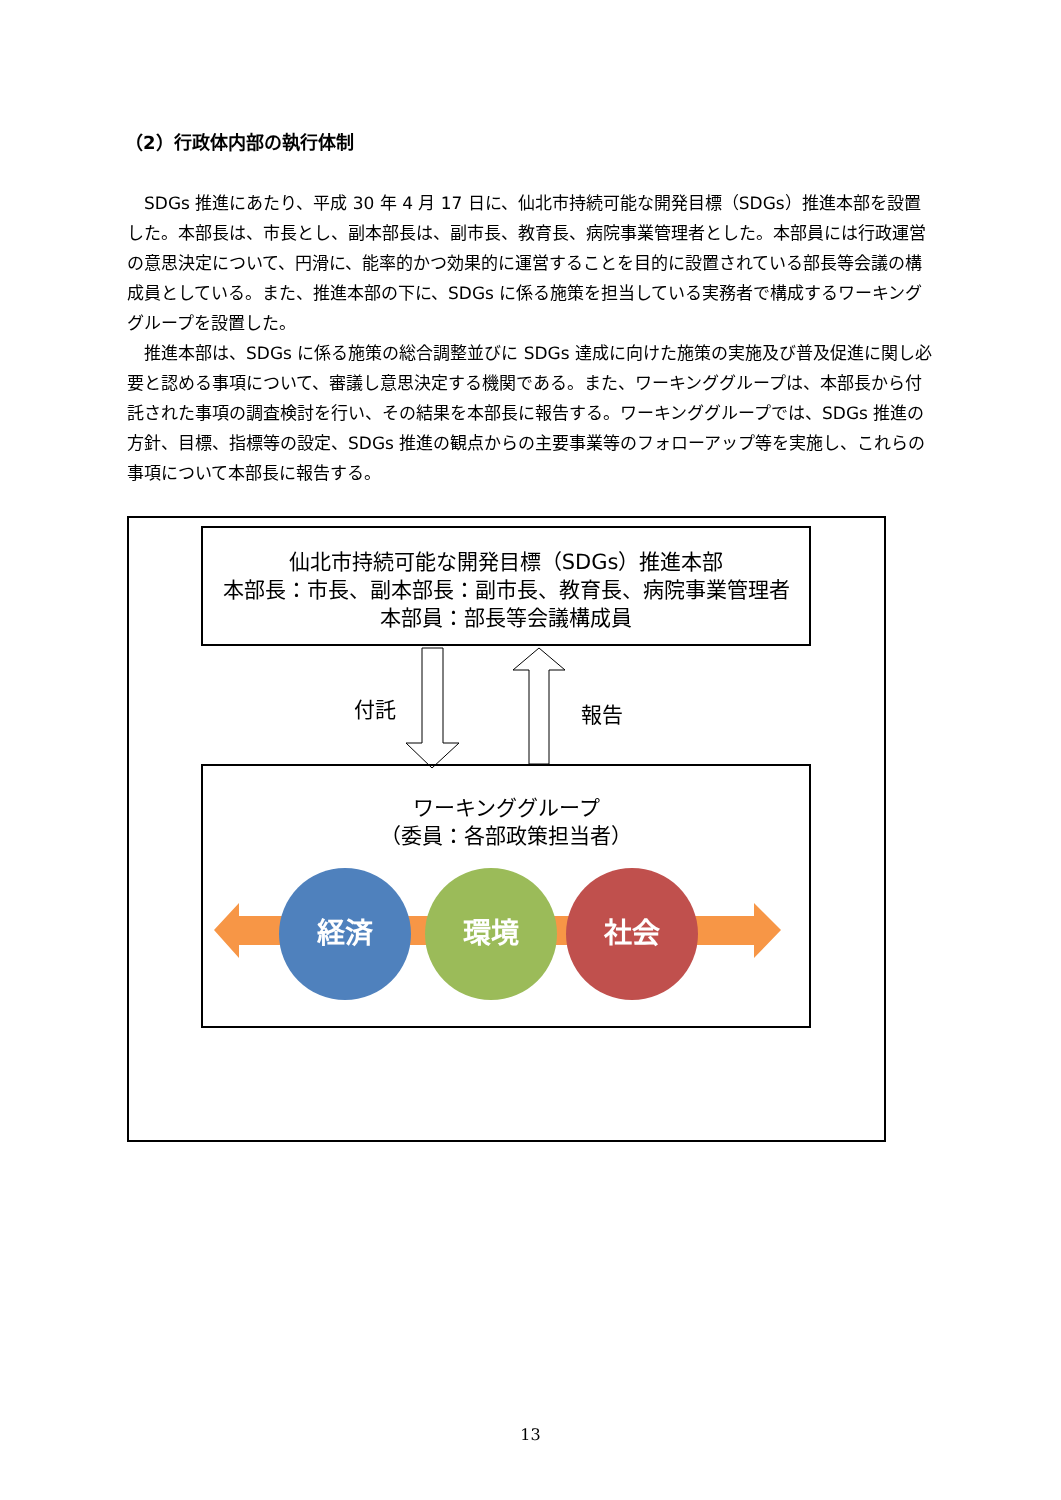（2）行政体内部の執行体制
SDGs 推進にあたり、平成 30 年 4 月 17 日に、仙北市持続可能な開発目標（SDGs）推進本部を設置した。本部長は、市長とし、副本部長は、副市長、教育長、病院事業管理者とした。本部員には行政運営の意思決定について、円滑に、能率的かつ効果的に運営することを目的に設置されている部長等会議の構成員としている。また、推進本部の下に、SDGs に係る施策を担当している実務者で構成するワーキンググループを設置した。
推進本部は、SDGs に係る施策の総合調整並びに SDGs 達成に向けた施策の実施及び普及促進に関し必要と認める事項について、審議し意思決定する機関である。また、ワーキンググループは、本部長から付託された事項の調査検討を行い、その結果を本部長に報告する。ワーキンググループでは、SDGs 推進の方針、目標、指標等の設定、SDGs 推進の観点からの主要事業等のフォローアップ等を実施し、これらの事項について本部長に報告する。
仙北市持続可能な開発目標（SDGs）推進本部
本部長：市長、副本部長：副市長、教育長、病院事業管理者
本部員：部長等会議構成員
付託 報告
ワーキンググループ
（委員：各部政策担当者）
経済 環境 社会
13